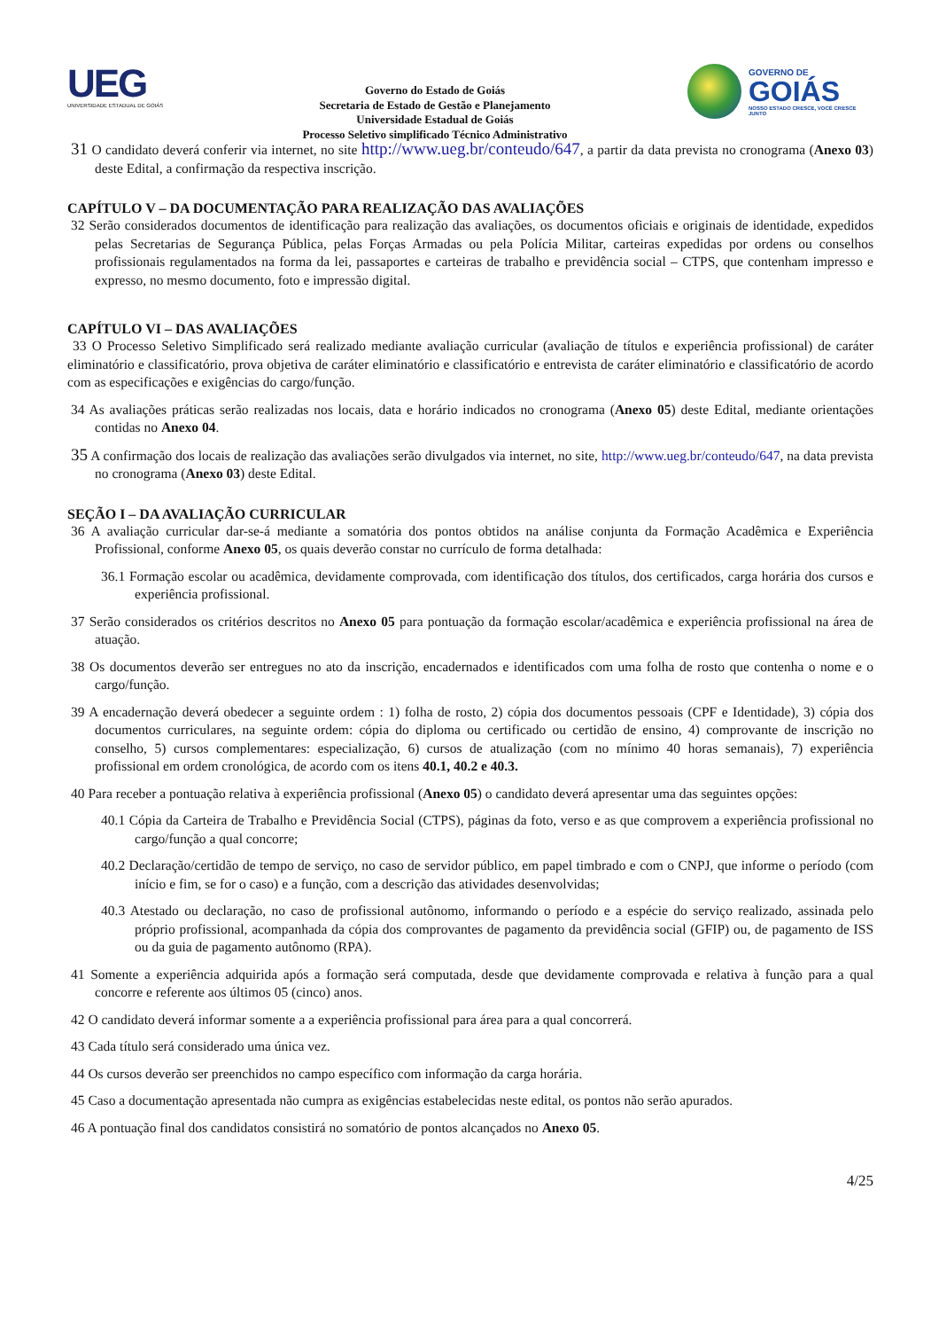UEG
UNIVERSIDADE ESTADUAL DE GOIÁS
Governo do Estado de Goiás
Secretaria de Estado de Gestão e Planejamento
Universidade Estadual de Goiás
Processo Seletivo simplificado Técnico Administrativo
GOVERNO DE
GOIÁS
NOSSO ESTADO CRESCE, VOCÊ CRESCE JUNTO
31 O candidato deverá conferir via internet, no site http://www.ueg.br/conteudo/647, a partir da data prevista no cronograma (Anexo 03) deste Edital, a confirmação da respectiva inscrição.
CAPÍTULO V – DA DOCUMENTAÇÃO PARA REALIZAÇÃO DAS AVALIAÇÕES
32 Serão considerados documentos de identificação para realização das avaliações, os documentos oficiais e originais de identidade, expedidos pelas Secretarias de Segurança Pública, pelas Forças Armadas ou pela Polícia Militar, carteiras expedidas por ordens ou conselhos profissionais regulamentados na forma da lei, passaportes e carteiras de trabalho e previdência social – CTPS, que contenham impresso e expresso, no mesmo documento, foto e impressão digital.
CAPÍTULO VI – DAS AVALIAÇÕES
33 O Processo Seletivo Simplificado será realizado mediante avaliação curricular (avaliação de títulos e experiência profissional) de caráter eliminatório e classificatório, prova objetiva de caráter eliminatório e classificatório e entrevista de caráter eliminatório e classificatório de acordo com as especificações e exigências do cargo/função.
34 As avaliações práticas serão realizadas nos locais, data e horário indicados no cronograma (Anexo 05) deste Edital, mediante orientações contidas no Anexo 04.
35 A confirmação dos locais de realização das avaliações serão divulgados via internet, no site, http://www.ueg.br/conteudo/647, na data prevista no cronograma (Anexo 03) deste Edital.
SEÇÃO I – DA AVALIAÇÃO CURRICULAR
36 A avaliação curricular dar-se-á mediante a somatória dos pontos obtidos na análise conjunta da Formação Acadêmica e Experiência Profissional, conforme Anexo 05, os quais deverão constar no currículo de forma detalhada:
36.1 Formação escolar ou acadêmica, devidamente comprovada, com identificação dos títulos, dos certificados, carga horária dos cursos e experiência profissional.
37 Serão considerados os critérios descritos no Anexo 05 para pontuação da formação escolar/acadêmica e experiência profissional na área de atuação.
38 Os documentos deverão ser entregues no ato da inscrição, encadernados e identificados com uma folha de rosto que contenha o nome e o cargo/função.
39 A encadernação deverá obedecer a seguinte ordem : 1) folha de rosto, 2) cópia dos documentos pessoais (CPF e Identidade), 3) cópia dos documentos curriculares, na seguinte ordem: cópia do diploma ou certificado ou certidão de ensino, 4) comprovante de inscrição no conselho, 5) cursos complementares: especialização, 6) cursos de atualização (com no mínimo 40 horas semanais), 7) experiência profissional em ordem cronológica, de acordo com os itens 40.1, 40.2 e 40.3.
40 Para receber a pontuação relativa à experiência profissional (Anexo 05) o candidato deverá apresentar uma das seguintes opções:
40.1 Cópia da Carteira de Trabalho e Previdência Social (CTPS), páginas da foto, verso e as que comprovem a experiência profissional no cargo/função a qual concorre;
40.2 Declaração/certidão de tempo de serviço, no caso de servidor público, em papel timbrado e com o CNPJ, que informe o período (com início e fim, se for o caso) e a função, com a descrição das atividades desenvolvidas;
40.3 Atestado ou declaração, no caso de profissional autônomo, informando o período e a espécie do serviço realizado, assinada pelo próprio profissional, acompanhada da cópia dos comprovantes de pagamento da previdência social (GFIP) ou, de pagamento de ISS ou da guia de pagamento autônomo (RPA).
41 Somente a experiência adquirida após a formação será computada, desde que devidamente comprovada e relativa à função para a qual concorre e referente aos últimos 05 (cinco) anos.
42 O candidato deverá informar somente a a experiência profissional para área para a qual concorrerá.
43 Cada título será considerado uma única vez.
44 Os cursos deverão ser preenchidos no campo específico com informação da carga horária.
45 Caso a documentação apresentada não cumpra as exigências estabelecidas neste edital, os pontos não serão apurados.
46 A pontuação final dos candidatos consistirá no somatório de pontos alcançados no Anexo 05.
4/25